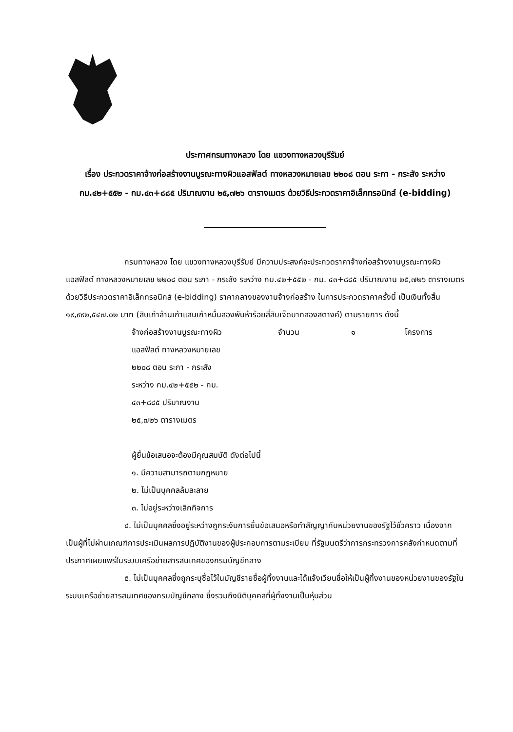ประกาศกรมทางหลวง โดย แขวงทางหลวงบุรีรัมย์
เรื่อง ประกวดราคาจ้างก่อสร้างงานบูรณะทางผิวแอสฟัลต์ ทางหลวงหมายเลข ๒๒๐๘ ตอน ระกา - กระสัง ระหว่าง กม.๔๒+๕๕๒ - กม.๔๓+๘๘๕ ปริมาณงาน ๒๕,๗๒๖ ตารางเมตร ด้วยวิธีประกวดราคาอิเล็กทรอนิกส์ (e-bidding)
กรมทางหลวง โดย แขวงทางหลวงบุรีรัมย์ มีความประสงค์จะประกวดราคาจ้างก่อสร้างงานบูรณะทางผิวแอสฟัลต์ ทางหลวงหมายเลข ๒๒๐๘ ตอน ระกา - กระสัง ระหว่าง กม.๔๒+๕๕๒ - กม. ๔๓+๘๘๕ ปริมาณงาน ๒๕,๗๒๖ ตารางเมตร ด้วยวิธีประกวดราคาอิเล็กทรอนิกส์ (e-bidding) ราคากลางของงานจ้างก่อสร้าง ในการประกวดราคาครั้งนี้ เป็นเงินทั้งสิ้น ๑๙,๙๙๒,๕๔๗.๐๒ บาท (สิบเก้าล้านเก้าแสนเก้าหมื่นสองพันห้าร้อยสี่สิบเจ็ดบาทสองสตางค์) ตามรายการ ดังนี้
จ้างก่อสร้างงานบูรณะทางผิว
แอสฟัลต์ ทางหลวงหมายเลข
๒๒๐๘ ตอน ระกา - กระสัง
ระหว่าง กม.๔๒+๕๕๒ - กม.
๔๓+๘๘๕ ปริมาณงาน
๒๕,๗๒๖ ตารางเมตร
จำนวน ๑ โครงการ
ผู้ยื่นข้อเสนอจะต้องมีคุณสมบัติ ดังต่อไปนี้
๑. มีความสามารถตามกฎหมาย
๒. ไม่เป็นบุคคลล้มละลาย
๓. ไม่อยู่ระหว่างเลิกกิจการ
๔. ไม่เป็นบุคคลซึ่งอยู่ระหว่างถูกระงับการยื่นข้อเสนอหรือทำสัญญากับหน่วยงานของรัฐไว้ชั่วคราว เนื่องจากเป็นผู้ที่ไม่ผ่านเกณฑ์การประเมินผลการปฏิบัติงานของผู้ประกอบการตามระเบียบ ที่รัฐมนตรีว่าการกระทรวงการคลังกำหนดตามที่ประกาศเผยแพร่ในระบบเครือข่ายสารสนเทศของกรมบัญชีกลาง
๕. ไม่เป็นบุคคลซึ่งถูกระบุชื่อไว้ในบัญชีรายชื่อผู้ทิ้งงานและได้แจ้งเวียนชื่อให้เป็นผู้ทิ้งงานของหน่วยงานของรัฐในระบบเครือข่ายสารสนเทศของกรมบัญชีกลาง ซึ่งรวมถึงนิติบุคคลที่ผู้ทิ้งงานเป็นหุ้นส่วน